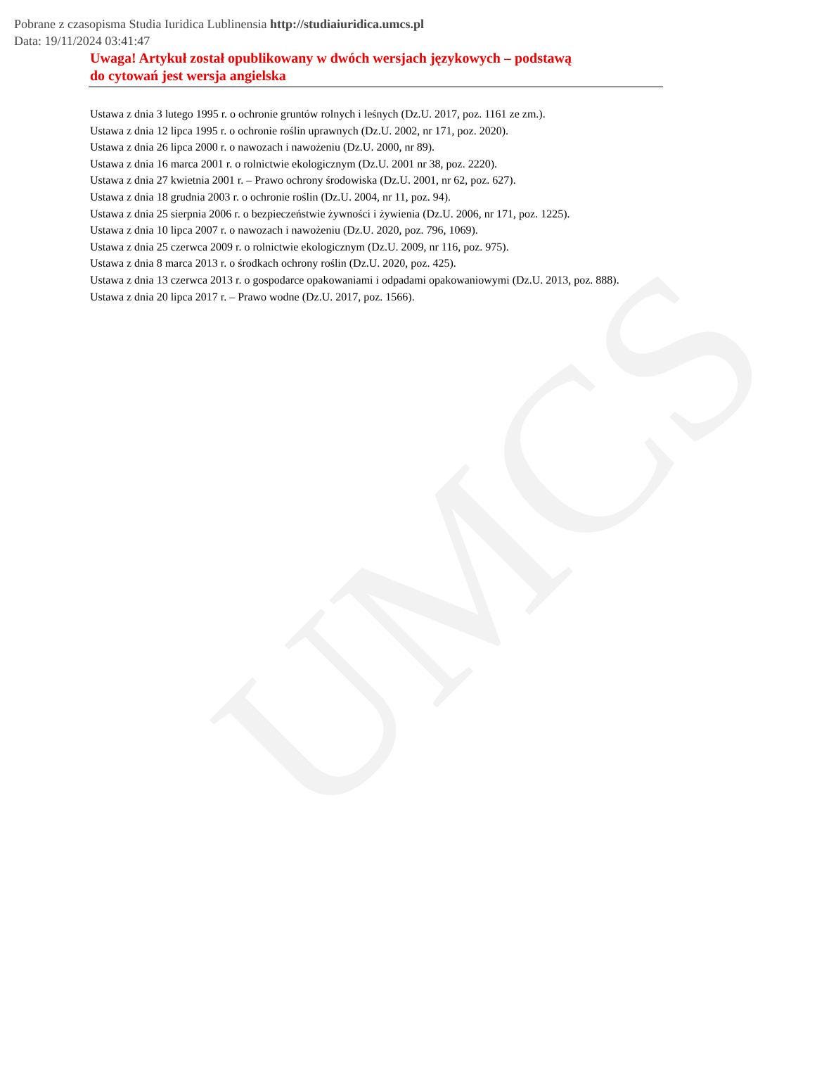UMCS
Pobrane z czasopisma Studia Iuridica Lublinensia http://studiaiuridica.umcs.pl
Data: 19/11/2024 03:41:47
Uwaga! Artykuł został opublikowany w dwóch wersjach językowych – podstawą
do cytowań jest wersja angielska
Ustawa z dnia 3 lutego 1995 r. o ochronie gruntów rolnych i leśnych (Dz.U. 2017, poz. 1161 ze zm.).
Ustawa z dnia 12 lipca 1995 r. o ochronie roślin uprawnych (Dz.U. 2002, nr 171, poz. 2020).
Ustawa z dnia 26 lipca 2000 r. o nawozach i nawożeniu (Dz.U. 2000, nr 89).
Ustawa z dnia 16 marca 2001 r. o rolnictwie ekologicznym (Dz.U. 2001 nr 38, poz. 2220).
Ustawa z dnia 27 kwietnia 2001 r. – Prawo ochrony środowiska (Dz.U. 2001, nr 62, poz. 627).
Ustawa z dnia 18 grudnia 2003 r. o ochronie roślin (Dz.U. 2004, nr 11, poz. 94).
Ustawa z dnia 25 sierpnia 2006 r. o bezpieczeństwie żywności i żywienia (Dz.U. 2006, nr 171, poz. 1225).
Ustawa z dnia 10 lipca 2007 r. o nawozach i nawożeniu (Dz.U. 2020, poz. 796, 1069).
Ustawa z dnia 25 czerwca 2009 r. o rolnictwie ekologicznym (Dz.U. 2009, nr 116, poz. 975).
Ustawa z dnia 8 marca 2013 r. o środkach ochrony roślin (Dz.U. 2020, poz. 425).
Ustawa z dnia 13 czerwca 2013 r. o gospodarce opakowaniami i odpadami opakowaniowymi (Dz.U. 2013, poz. 888).
Ustawa z dnia 20 lipca 2017 r. – Prawo wodne (Dz.U. 2017, poz. 1566).